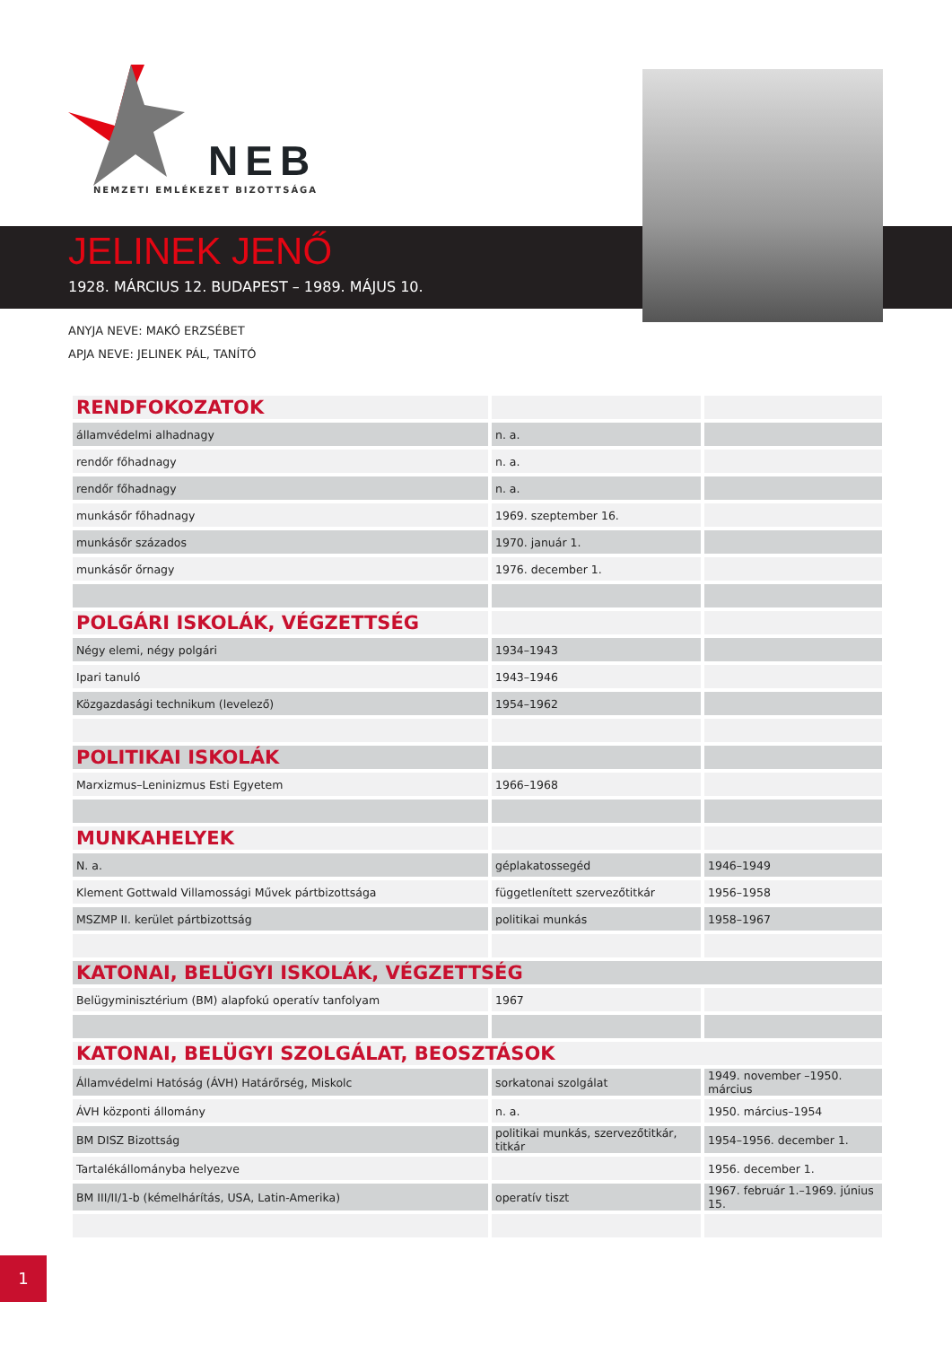NEB
NEMZETI EMLÉKEZET BIZOTTSÁGA
JELINEK JENŐ
1928. MÁRCIUS 12. BUDAPEST – 1989. MÁJUS 10.
ANYJA NEVE: MAKÓ ERZSÉBET
APJA NEVE: JELINEK PÁL, TANÍTÓ
| RENDFOKOZATOK | | |
| államvédelmi alhadnagy | n. a. | |
| rendőr főhadnagy | n. a. | |
| rendőr főhadnagy | n. a. | |
| munkásőr főhadnagy | 1969. szeptember 16. | |
| munkásőr százados | 1970. január 1. | |
| munkásőr őrnagy | 1976. december 1. | |
| POLGÁRI ISKOLÁK, VÉGZETTSÉG | | |
| Négy elemi, négy polgári | 1934–1943 | |
| Ipari tanuló | 1943–1946 | |
| Közgazdasági technikum (levelező) | 1954–1962 | |
| POLITIKAI ISKOLÁK | | |
| Marxizmus–Leninizmus Esti Egyetem | 1966–1968 | |
| MUNKAHELYEK | | |
| N. a. | géplakatossegéd | 1946–1949 |
| Klement Gottwald Villamossági Művek pártbizottsága | függetlenített szervezőtitkár | 1956–1958 |
| MSZMP II. kerület pártbizottság | politikai munkás | 1958–1967 |
| KATONAI, BELÜGYI ISKOLÁK, VÉGZETTSÉG | | |
| Belügyminisztérium (BM) alapfokú operatív tanfolyam | 1967 | |
| KATONAI, BELÜGYI SZOLGÁLAT, BEOSZTÁSOK | | |
| Államvédelmi Hatóság (ÁVH) Határőrség, Miskolc | sorkatonai szolgálat | 1949. november –1950. március |
| ÁVH központi állomány | n. a. | 1950. március–1954 |
| BM DISZ Bizottság | politikai munkás, szervezőtitkár, titkár | 1954–1956. december 1. |
| Tartalékállományba helyezve | | 1956. december 1. |
| BM III/II/1-b (kémelhárítás, USA, Latin-Amerika) | operatív tiszt | 1967. február 1.–1969. június 15. |
1